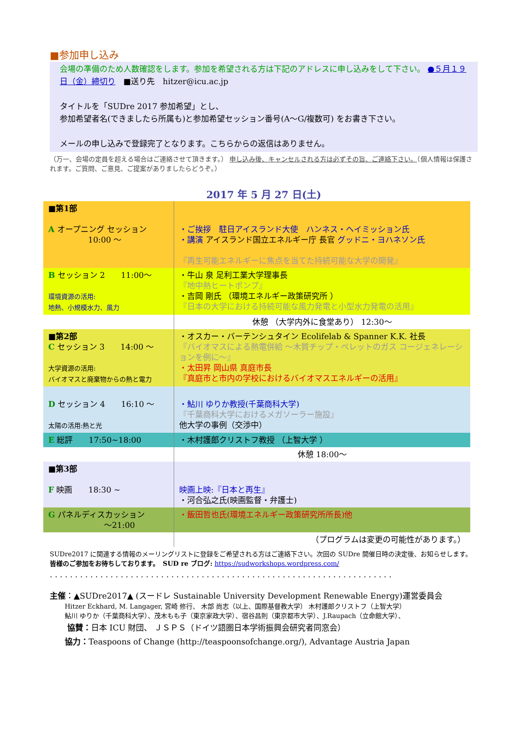■参加申し込み
会場の準備のため人数確認をします。参加を希望される方は下記のアドレスに申し込みをして下さい。 ●５月１９日（金）締切り　■送り先　hitzer@icu.ac.jp
タイトルを「SUDre 2017 参加希望」とし、
参加希望者名(できましたら所属も)と参加希望セッション番号(A～G/複数可) をお書き下さい。
メールの申し込みで登録完了となります。こちらからの返信はありません。
（万一、会場の定員を超える場合はご連絡させて頂きます。） 申し込み後、キャンセルされる方は必ずその旨、ご連絡下さい。（個人情報は保護されます。ご質問、ご意見、ご提案がありましたらどうぞ。）
2017 年 5 月 27 日(土)
| ■第1部 A オープニング セッション 10:00 ～ | ・ご挨拶 駐日アイスランド大使 ハンネス・ヘイミッション氏 ・講演 アイスランド国立エネルギー庁 長官 グッドニ・ヨハネソン氏 『再生可能エネルギーに焦点を当てた持続可能な大学の開発』 |
| B セッション 2 11:00～ 環境資源の活用: 地熱、小規模水力、風力 | ・牛山 泉 足利工業大学理事長 『地中熱ヒートポンプ』 ・吉岡 剛氏 （環境エネルギー政策研究所 ） 『日本の大学における持続可能な風力発電と小型水力発電の活用』 |
| | 休憩 （大学内外に食堂あり） 12:30～ |
| ■第2部 C セッション 3 14:00 ～ 大学資源の活用: バイオマスと廃棄物からの熱と電力 | ・オスカー・バーテンシュタイン Ecolifelab & Spanner K.K. 社長 『バイオマスによる熱電併給 ～木質チップ・ペレットのガス コージェネレーションを例に～』 ・太田昇 岡山県 真庭市長 『真庭市と市内の学校におけるバイオマスエネルギーの活用』 |
| D セッション 4 16:10 ～ 太陽の活用:熱と光 | ・鮎川 ゆりか教授(千葉商科大学) 『千葉商科大学におけるメガソーラー施設』 他大学の事例（交渉中） |
| E 総評 17:50~18:00 | ・木村護郎クリストフ教授 （上智大学 ） |
| | 休憩 18:00～ |
| ■第3部 F 映画 18:30 ~ | 映画上映:『日本と再生』 ・河合弘之氏(映画監督・弁護士) |
| G パネルディスカッション ～21:00 | ・飯田哲也氏(環境エネルギー政策研究所所長)他 |
| | （プログラムは変更の可能性があります。） |
SUDre2017 に関連する情報のメーリングリストに登録をご希望される方はご連絡下さい。次回の SUDre 開催日時の決定後、お知らせします。　皆様のご参加をお待ちしております。　SUD re ブログ: https://sudworkshops.wordpress.com/
. . . . . . . . . . . . . . . . . . . . . . . . . . . . . . . . . . . . . . . . . . . . . . . . . . . . . . . . . . . . . . . . . . . .
主催：▲SUDre2017▲ (スードレ Sustainable University Development Renewable Energy)運営委員会
Hitzer Eckhard, M. Langager, 宮崎 修行、 木部 尚志（以上、国際基督教大学） 木村護郎クリストフ（上智大学）
鮎川 ゆりか（千葉商科大学）、茂木もも子（東京家政大学）、宿谷昌則（東京都市大学）、J.Raupach（立命館大学）、
協賛：日本 ICU 財団、 ＪＳＰＳ（ドイツ語圏日本学術振興会研究者同窓会）
協力：Teaspoons of Change (http://teaspoonsofchange.org/), Advantage Austria Japan